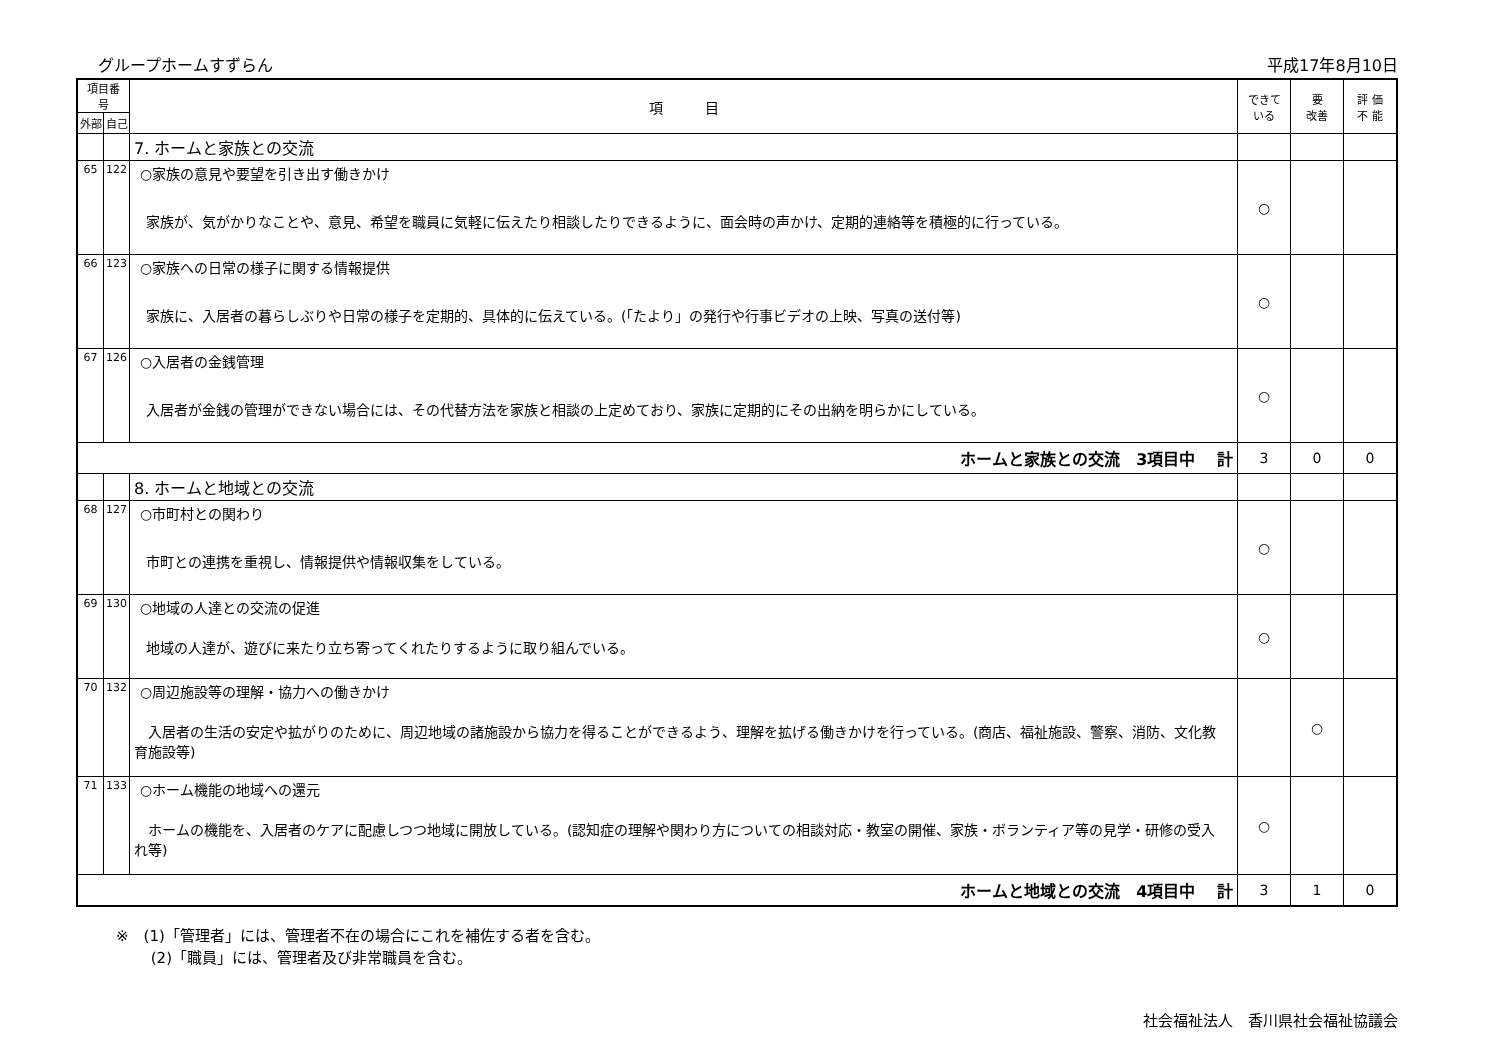グループホームすずらん 平成17年8月10日
| 項目番号 | | 項 目 | できて いる | 要 改善 | 評 価 不 能 |
| --- | --- | --- | --- | --- | --- |
| 外部 | 自己 | | | | |
| | | 7. ホームと家族との交流 | | | |
| 65 | 122 | ○家族の意見や要望を引き出す働きかけ 家族が、気がかりなことや、意見、希望を職員に気軽に伝えたり相談したりできるように、面会時の声かけ、定期的連絡等を積極的に行っている。 | ○ | | |
| 66 | 123 | ○家族への日常の様子に関する情報提供 家族に、入居者の暮らしぶりや日常の様子を定期的、具体的に伝えている。(「たより」の発行や行事ビデオの上映、写真の送付等) | ○ | | |
| 67 | 126 | ○入居者の金銭管理 入居者が金銭の管理ができない場合には、その代替方法を家族と相談の上定めており、家族に定期的にその出納を明らかにしている。 | ○ | | |
| ホームと家族との交流 3項目中 計 | | | 3 | 0 | 0 |
| | | 8. ホームと地域との交流 | | | |
| 68 | 127 | ○市町村との関わり 市町との連携を重視し、情報提供や情報収集をしている。 | ○ | | |
| 69 | 130 | ○地域の人達との交流の促進 地域の人達が、遊びに来たり立ち寄ってくれたりするように取り組んでいる。 | ○ | | |
| 70 | 132 | ○周辺施設等の理解・協力への働きかけ 入居者の生活の安定や拡がりのために、周辺地域の諸施設から協力を得ることができるよう、理解を拡げる働きかけを行っている。(商店、福祉施設、警察、消防、文化教育施設等) | | ○ | |
| 71 | 133 | ○ホーム機能の地域への還元 ホームの機能を、入居者のケアに配慮しつつ地域に開放している。(認知症の理解や関わり方についての相談対応・教室の開催、家族・ボランティア等の見学・研修の受入れ等) | ○ | | |
| ホームと地域との交流 4項目中 計 | | | 3 | 1 | 0 |
※　(1)「管理者」には、管理者不在の場合にこれを補佐する者を含む。
　　 (2)「職員」には、管理者及び非常職員を含む。
社会福祉法人　香川県社会福祉協議会